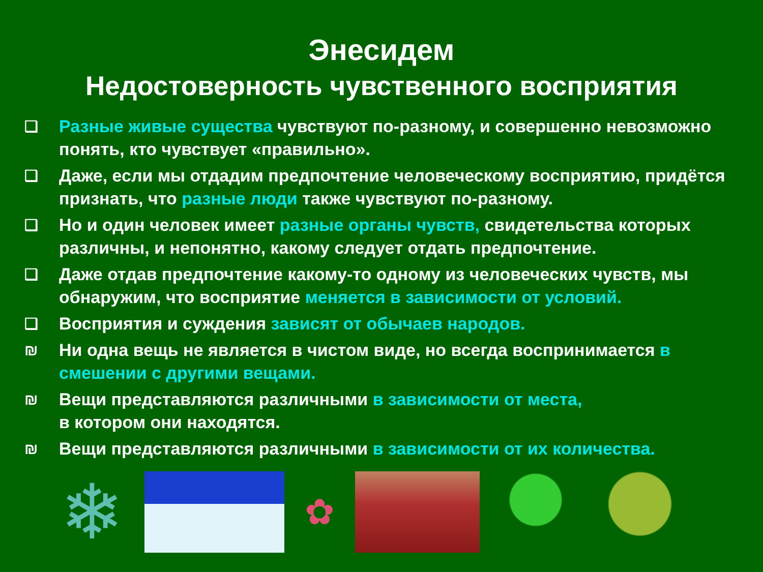Энесидем
Недостоверность чувственного восприятия
❑ Разные живые существа чувствуют по-разному, и совершенно невозможно понять, кто чувствует «правильно».
❑ Даже, если мы отдадим предпочтение человеческому восприятию, придётся признать, что разные люди также чувствуют по-разному.
❑ Но и один человек имеет разные органы чувств, свидетельства которых различны, и непонятно, какому следует отдать предпочтение.
❑ Даже отдав предпочтение какому-то одному из человеческих чувств, мы обнаружим, что восприятие меняется в зависимости от условий.
❑ Восприятия и суждения зависят от обычаев народов.
₪ Ни одна вещь не является в чистом виде, но всегда воспринимается в смешении с другими вещами.
₪ Вещи представляются различными в зависимости от места,
в котором они находятся.
₪ Вещи представляются различными в зависимости от их количества.
❄
✿